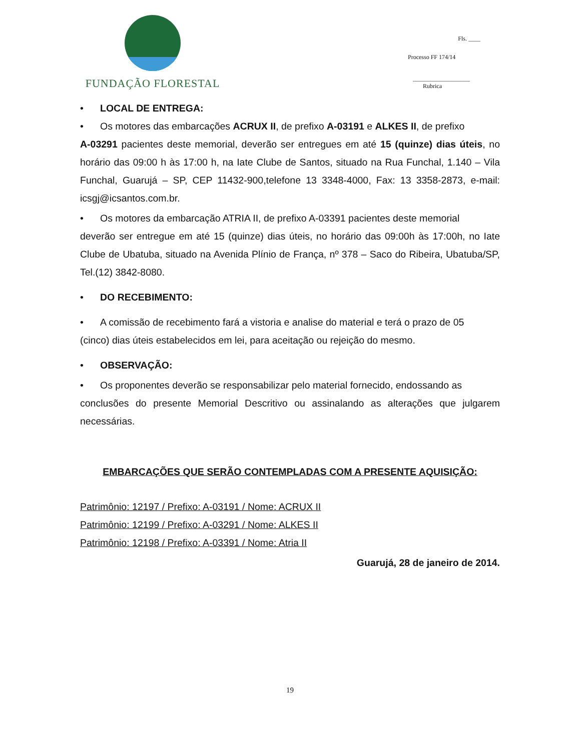FUNDAÇÃO FLORESTAL
Fls. ____
Processo FF 174/14
___________________
Rubrica
• LOCAL DE ENTREGA:
• Os motores das embarcações ACRUX II, de prefixo A-03191 e ALKES II, de prefixo
A-03291 pacientes deste memorial, deverão ser entregues em até 15 (quinze) dias úteis, no horário das 09:00 h às 17:00 h, na Iate Clube de Santos, situado na Rua Funchal, 1.140 – Vila Funchal, Guarujá – SP, CEP 11432-900,telefone 13 3348-4000, Fax: 13 3358-2873, e-mail: icsgj@icsantos.com.br.
• Os motores da embarcação ATRIA II, de prefixo A-03391 pacientes deste memorial
deverão ser entregue em até 15 (quinze) dias úteis, no horário das 09:00h às 17:00h, no Iate Clube de Ubatuba, situado na Avenida Plínio de França, nº 378 – Saco do Ribeira, Ubatuba/SP, Tel.(12) 3842-8080.
• DO RECEBIMENTO:
• A comissão de recebimento fará a vistoria e analise do material e terá o prazo de 05
(cinco) dias úteis estabelecidos em lei, para aceitação ou rejeição do mesmo.
• OBSERVAÇÃO:
• Os proponentes deverão se responsabilizar pelo material fornecido, endossando as
conclusões do presente Memorial Descritivo ou assinalando as alterações que julgarem necessárias.
EMBARCAÇÕES QUE SERÃO CONTEMPLADAS COM A PRESENTE AQUISIÇÃO:
Patrimônio: 12197 / Prefixo: A-03191 / Nome: ACRUX II
Patrimônio: 12199 / Prefixo: A-03291 / Nome: ALKES II
Patrimônio: 12198 / Prefixo: A-03391 / Nome: Atria II
Guarujá, 28 de janeiro de 2014.
19